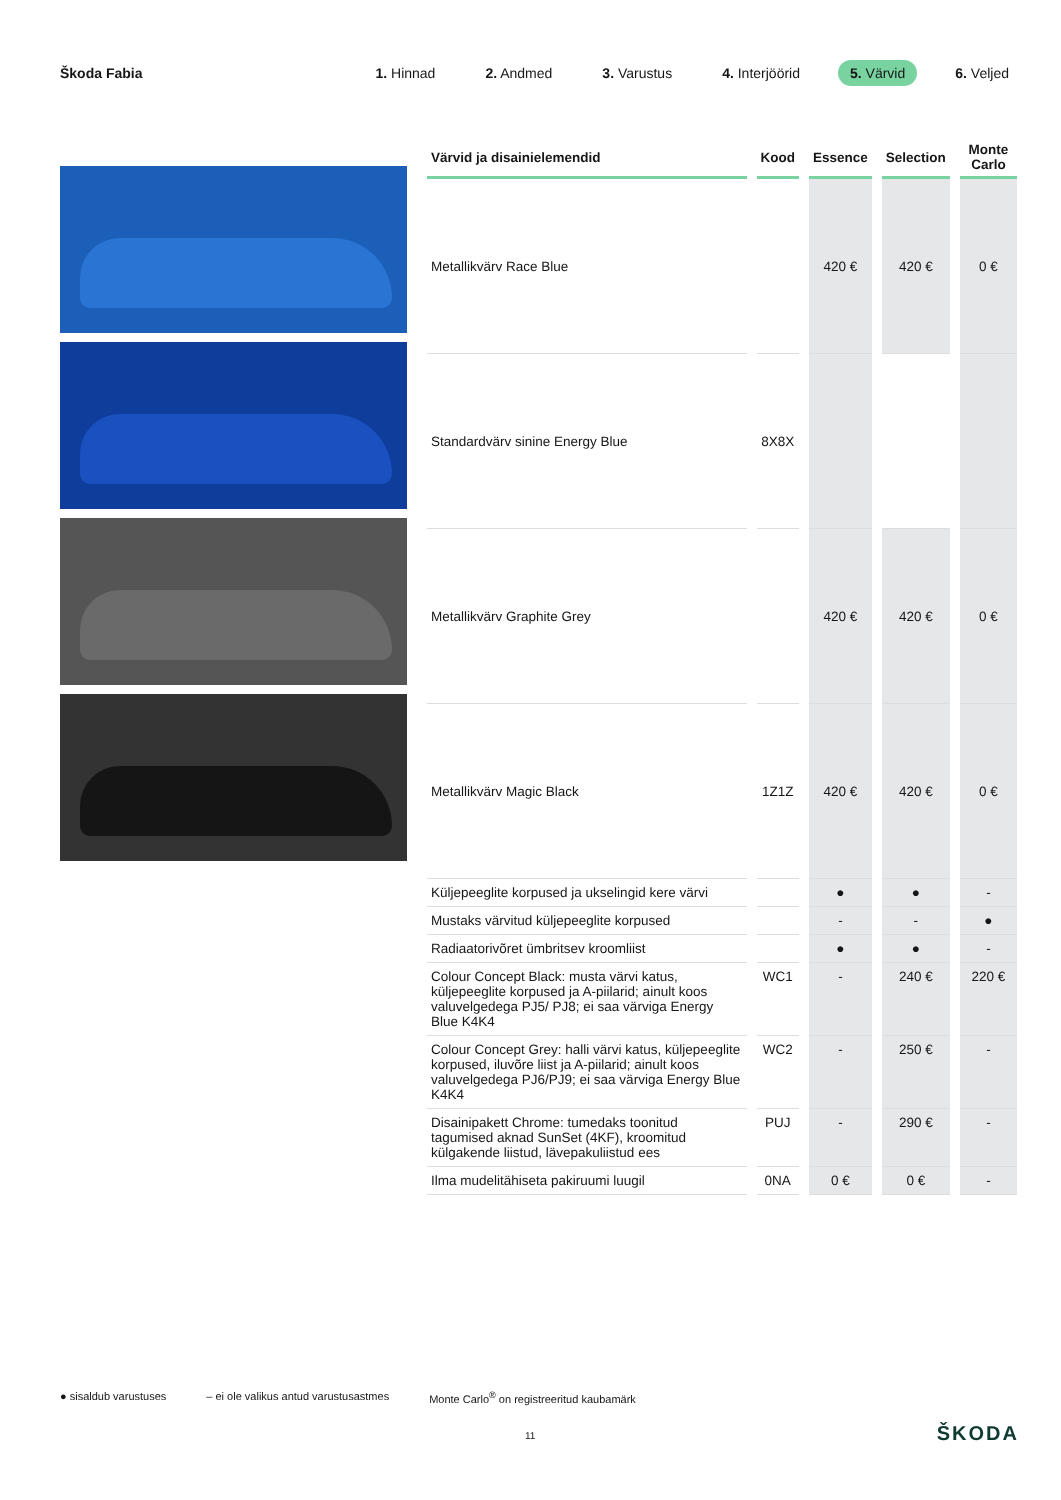Škoda Fabia
1. Hinnad 2. Andmed 3. Varustus 4. Interjöörid 5. Värvid 6. Veljed
| Värvid ja disainielemendid | Kood | Essence | Selection | Monte Carlo |
| --- | --- | --- | --- | --- |
| Metallikvärv Race Blue | | 420 € | 420 € | 0 € |
| Standardvärv sinine Energy Blue | 8X8X | | | |
| Metallikvärv Graphite Grey | | 420 € | 420 € | 0 € |
| Metallikvärv Magic Black | 1Z1Z | 420 € | 420 € | 0 € |
| Küljepeeglite korpused ja ukselingid kere värvi | | ● | ● | - |
| Mustaks värvitud küljepeeglite korpused | | - | - | ● |
| Radiaatorivõret ümbritsev kroomliist | | ● | ● | - |
| Colour Concept Black: musta värvi katus, küljepeeglite korpused ja A-piilarid; ainult koos valuvelgedega PJ5/ PJ8; ei saa värviga Energy Blue K4K4 | WC1 | - | 240 € | 220 € |
| Colour Concept Grey: halli värvi katus, küljepeeglite korpused, iluvõre liist ja A-piilarid; ainult koos valuvelgedega PJ6/PJ9; ei saa värviga Energy Blue K4K4 | WC2 | - | 250 € | - |
| Disainipakett Chrome: tumedaks toonitud tagumised aknad SunSet (4KF), kroomitud külgakende liistud, lävepakuliistud ees | PUJ | - | 290 € | - |
| Ilma mudelitähiseta pakiruumi luugil | 0NA | 0 € | 0 € | - |
● sisaldub varustuses – ei ole valikus antud varustusastmes Monte Carlo<sup>®</sup> on registreeritud kaubamärk
11 ŠKODA